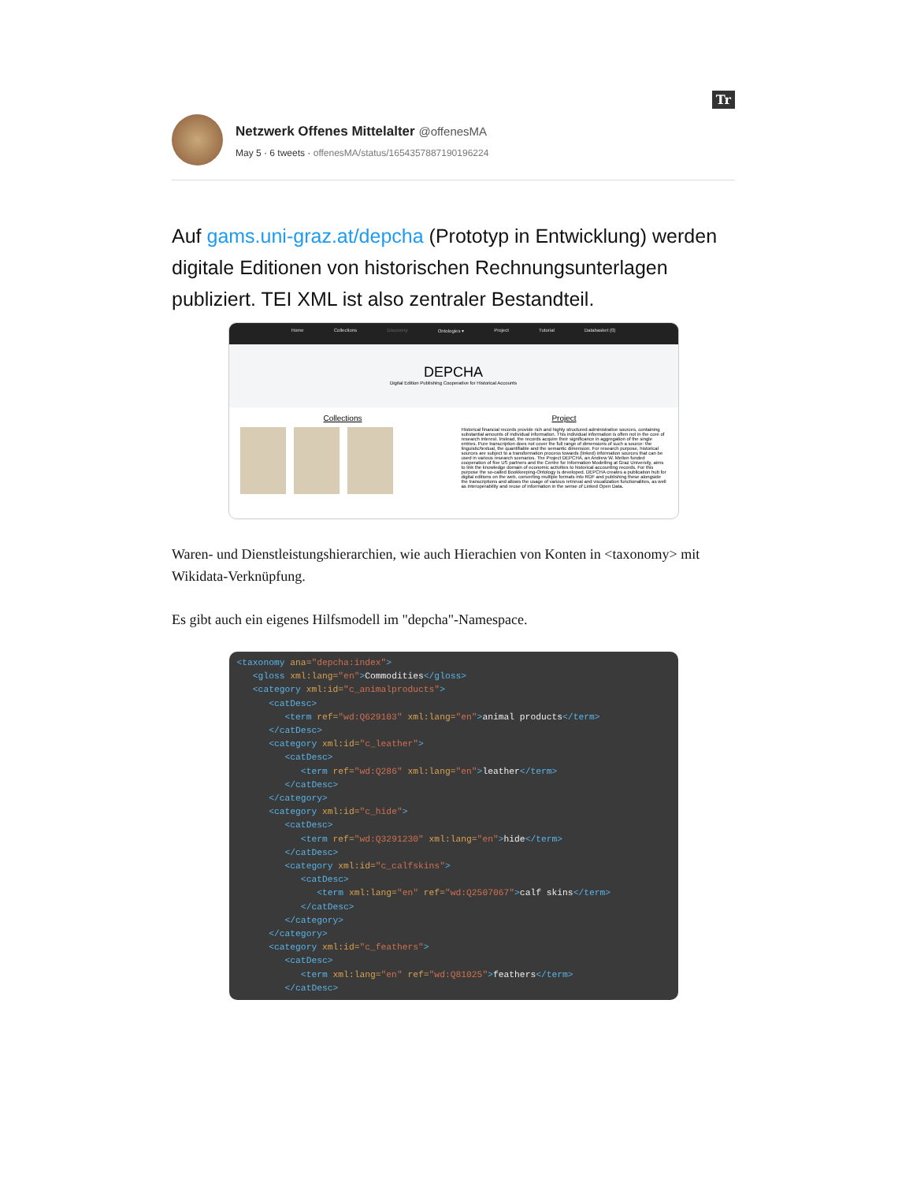Tr
Netzwerk Offenes Mittelalter @offenesMA
May 5 · 6 tweets · offenesMA/status/1654357887190196224
Auf gams.uni-graz.at/depcha (Prototyp in Entwicklung) werden digitale Editionen von historischen Rechnungsunterlagen publiziert. TEI XML ist also zentraler Bestandteil.
Home Collections Discovery Ontologies ▾ Project Tutorial Databasket (0)
DEPCHA
Digital Edition Publishing Cooperative for Historical Accounts
Collections Project
Historical financial records provide rich and highly structured administrative sources, containing substantial amounts of individual information. This individual information is often not in the core of research interest. Instead, the records acquire their significance in aggregation of the single entries. Pure transcription does not cover the full range of dimensions of such a source: the linguistic/textual, the quantifiable and the semantic dimension. For research purpose, historical sources are subject to a transformation process towards (linked) information sources that can be used in various research scenarios. The Project DEPCHA, an Andrew W. Mellon funded cooperation of five US partners and the Centre for Information Modelling at Graz University, aims to link the knowledge domain of economic activities to historical accounting records. For this purpose the so-called Bookkeeping-Ontology is developed. DEPCHA creates a publication hub for digital editions on the web, converting multiple formats into RDF and publishing these alongside the transcriptions and allows the usage of various retrieval and visualization functionalities, as well as interoperability and reuse of information in the sense of Linked Open Data.
Waren- und Dienstleistungshierarchien, wie auch Hierachien von Konten in <taxonomy> mit Wikidata-Verknüpfung.
Es gibt auch ein eigenes Hilfsmodell im "depcha"-Namespace.
<taxonomy ana="depcha:index">
   <gloss xml:lang="en">Commodities</gloss>
   <category xml:id="c_animalproducts">
      <catDesc>
         <term ref="wd:Q629103" xml:lang="en">animal products</term>
      </catDesc>
      <category xml:id="c_leather">
         <catDesc>
            <term ref="wd:Q286" xml:lang="en">leather</term>
         </catDesc>
      </category>
      <category xml:id="c_hide">
         <catDesc>
            <term ref="wd:Q3291230" xml:lang="en">hide</term>
         </catDesc>
         <category xml:id="c_calfskins">
            <catDesc>
               <term xml:lang="en" ref="wd:Q2507067">calf skins</term>
            </catDesc>
         </category>
      </category>
      <category xml:id="c_feathers">
         <catDesc>
            <term xml:lang="en" ref="wd:Q81025">feathers</term>
         </catDesc>